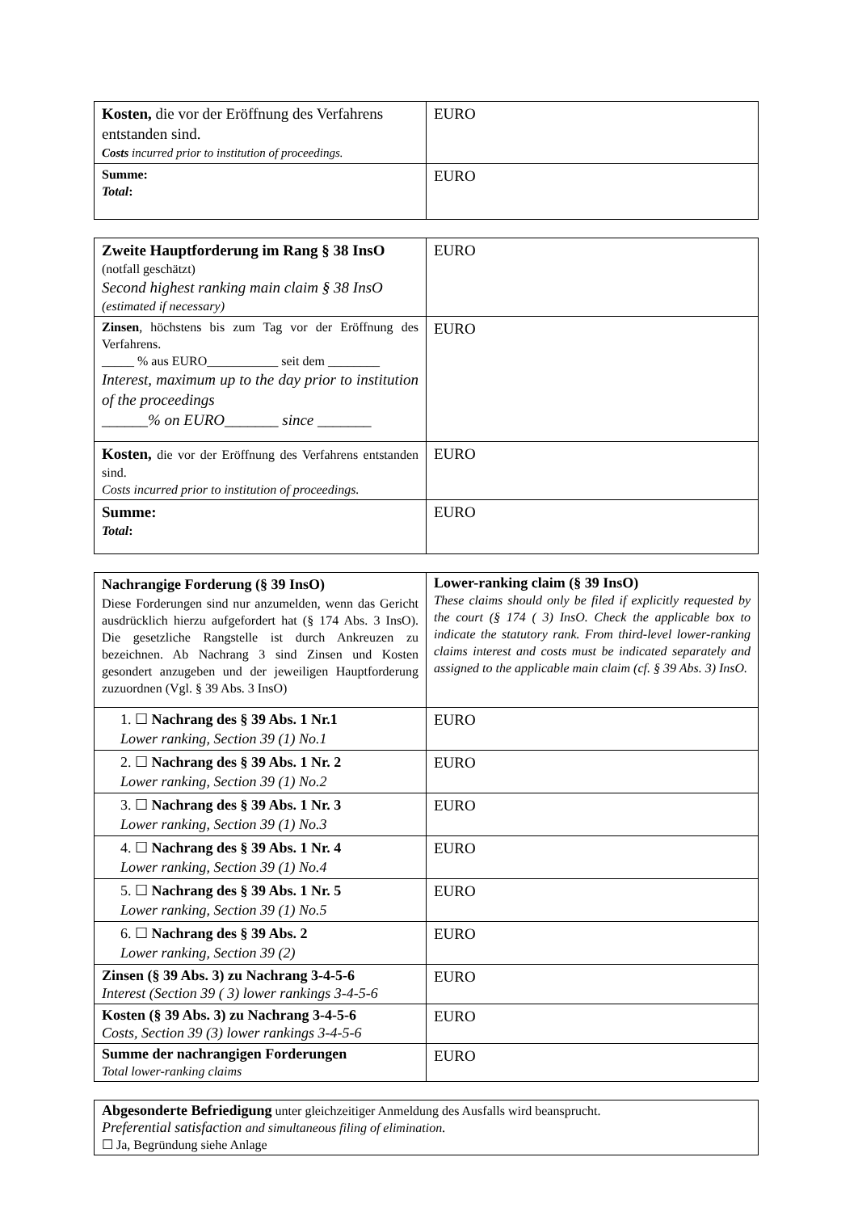| Kosten, die vor der Eröffnung des Verfahrens entstanden sind. Costs incurred prior to institution of proceedings. | EURO |
| Summe: Total : | EURO |
| Zweite Hauptforderung im Rang § 38 InsO (notfall geschätzt) Second highest ranking main claim § 38 InsO (estimated if necessary) | EURO |
| Zinsen , höchstens bis zum Tag vor der Eröffnung des Verfahrens. _____ % aus EURO___________ seit dem ________ Interest, maximum up to the day prior to institution of the proceedings ______% on EURO_______ since _______ | EURO |
| Kosten, die vor der Eröffnung des Verfahrens entstanden sind. Costs incurred prior to institution of proceedings. | EURO |
| Summe: Total : | EURO |
| Nachrangige Forderung (§ 39 InsO) Diese Forderungen sind nur anzumelden, wenn das Gericht ausdrücklich hierzu aufgefordert hat (§ 174 Abs. 3 InsO). Die gesetzliche Rangstelle ist durch Ankreuzen zu bezeichnen. Ab Nachrang 3 sind Zinsen und Kosten gesondert anzugeben und der jeweiligen Hauptforderung zuzuordnen (Vgl. § 39 Abs. 3 InsO) | Lower-ranking claim (§ 39 InsO) These claims should only be filed if explicitly requested by the court (§ 174 ( 3) InsO. Check the applicable box to indicate the statutory rank. From third-level lower-ranking claims interest and costs must be indicated separately and assigned to the applicable main claim (cf. § 39 Abs. 3) InsO. |
| 1. ☐ Nachrang des § 39 Abs. 1 Nr.1 Lower ranking, Section 39 (1) No.1 | EURO |
| 2. ☐ Nachrang des § 39 Abs. 1 Nr. 2 Lower ranking, Section 39 (1) No.2 | EURO |
| 3. ☐ Nachrang des § 39 Abs. 1 Nr. 3 Lower ranking, Section 39 (1) No.3 | EURO |
| 4. ☐ Nachrang des § 39 Abs. 1 Nr. 4 Lower ranking, Section 39 (1) No.4 | EURO |
| 5. ☐ Nachrang des § 39 Abs. 1 Nr. 5 Lower ranking, Section 39 (1) No.5 | EURO |
| 6. ☐ Nachrang des § 39 Abs. 2 Lower ranking, Section 39 (2) | EURO |
| Zinsen (§ 39 Abs. 3) zu Nachrang 3-4-5-6 Interest (Section 39 ( 3) lower rankings 3-4-5-6 | EURO |
| Kosten (§ 39 Abs. 3) zu Nachrang 3-4-5-6 Costs, Section 39 (3) lower rankings 3-4-5-6 | EURO |
| Summe der nachrangigen Forderungen Total lower-ranking claims | EURO |
| Abgesonderte Befriedigung unter gleichzeitiger Anmeldung des Ausfalls wird beansprucht. Preferential satisfaction and simultaneous filing of elimination . ☐ Ja, Begründung siehe Anlage |